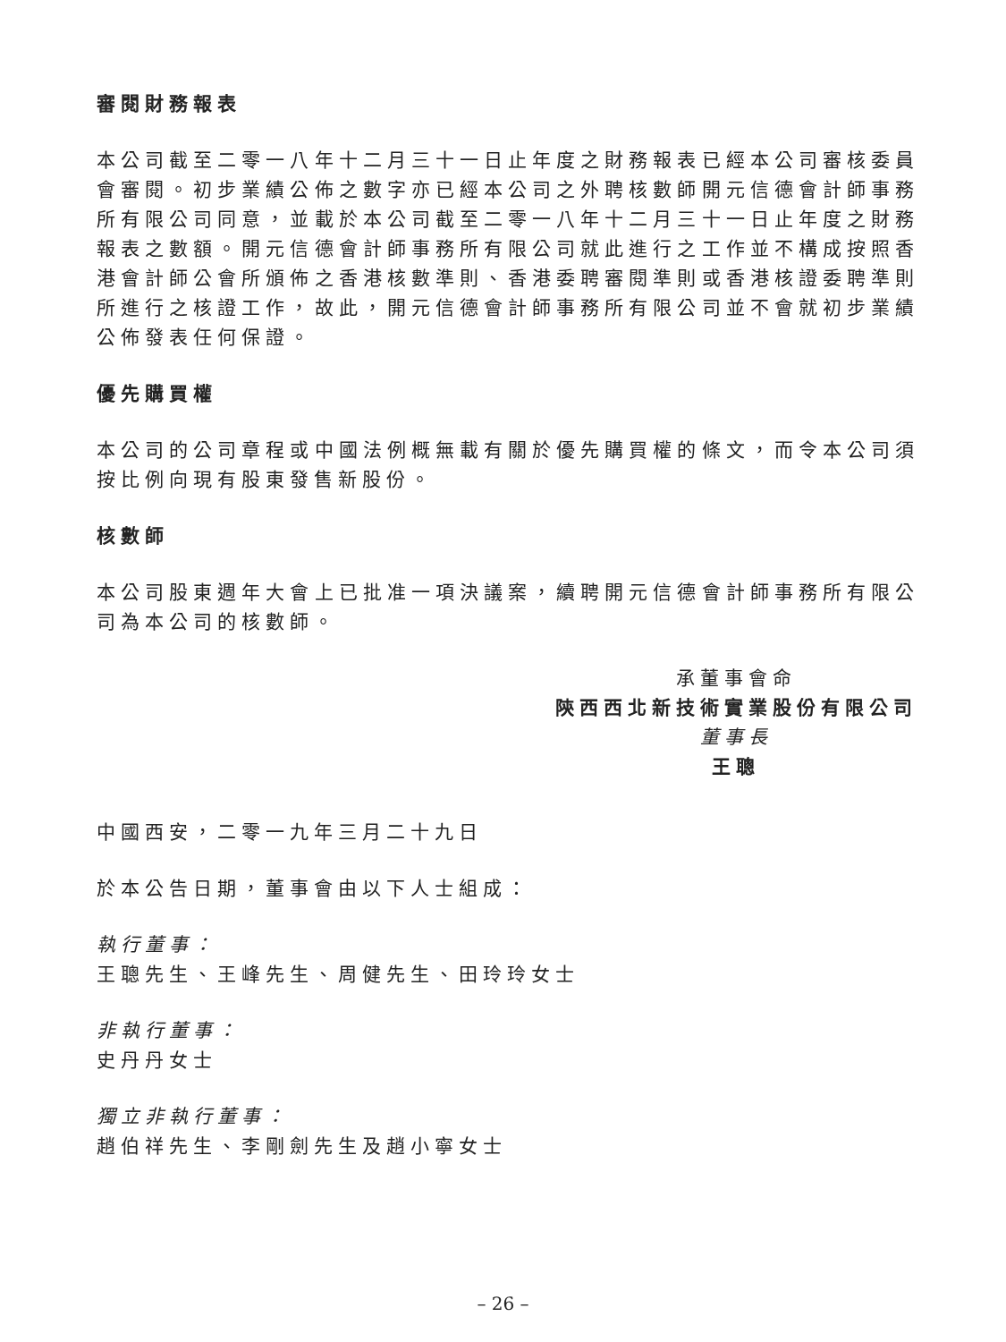審閱財務報表
本公司截至二零一八年十二月三十一日止年度之財務報表已經本公司審核委員會審閱。初步業績公佈之數字亦已經本公司之外聘核數師開元信德會計師事務所有限公司同意，並載於本公司截至二零一八年十二月三十一日止年度之財務報表之數額。開元信德會計師事務所有限公司就此進行之工作並不構成按照香港會計師公會所頒佈之香港核數準則、香港委聘審閱準則或香港核證委聘準則所進行之核證工作，故此，開元信德會計師事務所有限公司並不會就初步業績公佈發表任何保證。
優先購買權
本公司的公司章程或中國法例概無載有關於優先購買權的條文，而令本公司須按比例向現有股東發售新股份。
核數師
本公司股東週年大會上已批准一項決議案，續聘開元信德會計師事務所有限公司為本公司的核數師。
承董事會命
陝西西北新技術實業股份有限公司
董事長
王聰
中國西安，二零一九年三月二十九日
於本公告日期，董事會由以下人士組成：
執行董事：
王聰先生、王峰先生、周健先生、田玲玲女士
非執行董事：
史丹丹女士
獨立非執行董事：
趙伯祥先生、李剛劍先生及趙小寧女士
– 26 –